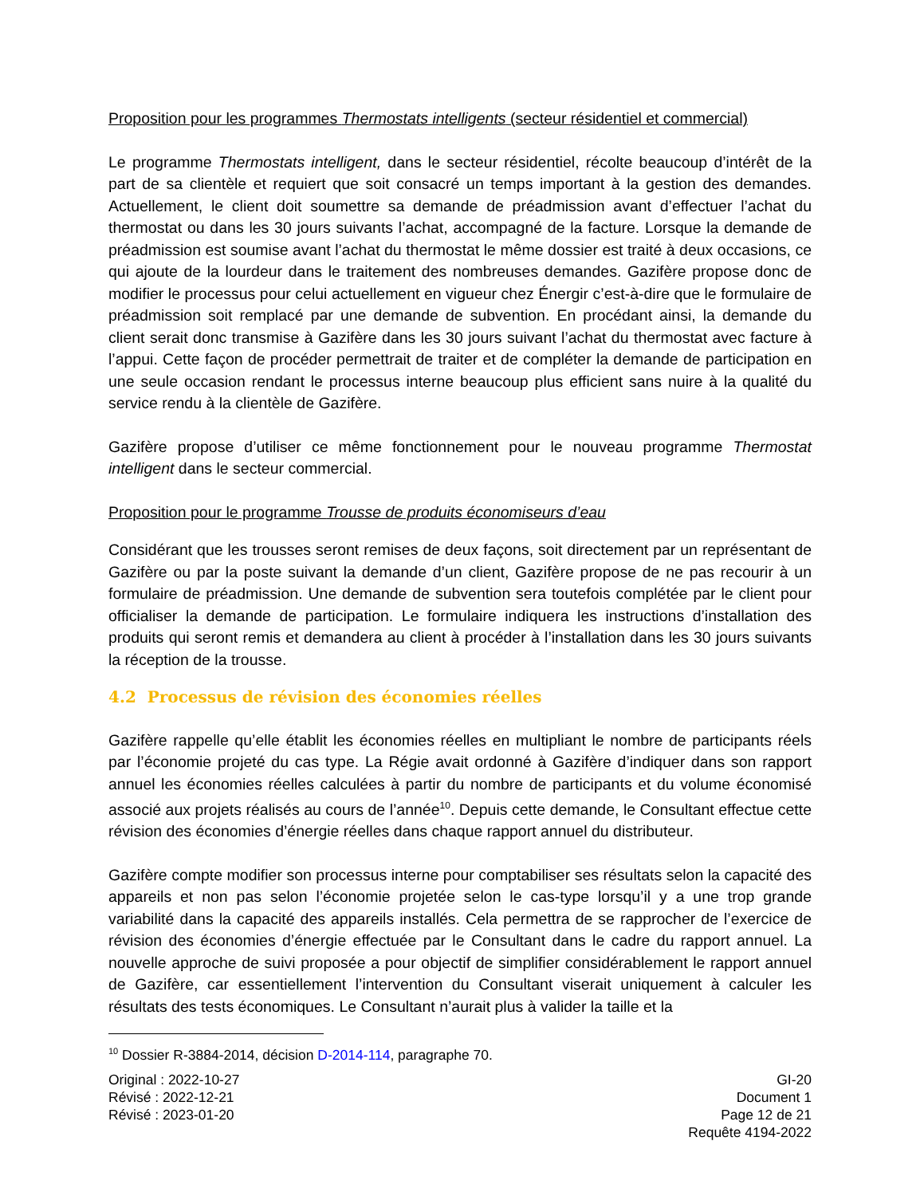Proposition pour les programmes Thermostats intelligents (secteur résidentiel et commercial)
Le programme Thermostats intelligent, dans le secteur résidentiel, récolte beaucoup d’intérêt de la part de sa clientèle et requiert que soit consacré un temps important à la gestion des demandes. Actuellement, le client doit soumettre sa demande de préadmission avant d’effectuer l’achat du thermostat ou dans les 30 jours suivants l’achat, accompagné de la facture. Lorsque la demande de préadmission est soumise avant l’achat du thermostat le même dossier est traité à deux occasions, ce qui ajoute de la lourdeur dans le traitement des nombreuses demandes. Gazifère propose donc de modifier le processus pour celui actuellement en vigueur chez Énergir c’est-à-dire que le formulaire de préadmission soit remplacé par une demande de subvention. En procédant ainsi, la demande du client serait donc transmise à Gazifère dans les 30 jours suivant l’achat du thermostat avec facture à l’appui. Cette façon de procéder permettrait de traiter et de compléter la demande de participation en une seule occasion rendant le processus interne beaucoup plus efficient sans nuire à la qualité du service rendu à la clientèle de Gazifère.
Gazifère propose d’utiliser ce même fonctionnement pour le nouveau programme Thermostat intelligent dans le secteur commercial.
Proposition pour le programme Trousse de produits économiseurs d’eau
Considérant que les trousses seront remises de deux façons, soit directement par un représentant de Gazifère ou par la poste suivant la demande d’un client, Gazifère propose de ne pas recourir à un formulaire de préadmission. Une demande de subvention sera toutefois complétée par le client pour officialiser la demande de participation. Le formulaire indiquera les instructions d’installation des produits qui seront remis et demandera au client à procéder à l’installation dans les 30 jours suivants la réception de la trousse.
4.2 Processus de révision des économies réelles
Gazifère rappelle qu’elle établit les économies réelles en multipliant le nombre de participants réels par l’économie projeté du cas type. La Régie avait ordonné à Gazifère d’indiquer dans son rapport annuel les économies réelles calculées à partir du nombre de participants et du volume économisé associé aux projets réalisés au cours de l’année<sup>10</sup>. Depuis cette demande, le Consultant effectue cette révision des économies d’énergie réelles dans chaque rapport annuel du distributeur.
Gazifère compte modifier son processus interne pour comptabiliser ses résultats selon la capacité des appareils et non pas selon l’économie projetée selon le cas-type lorsqu’il y a une trop grande variabilité dans la capacité des appareils installés. Cela permettra de se rapprocher de l’exercice de révision des économies d’énergie effectuée par le Consultant dans le cadre du rapport annuel. La nouvelle approche de suivi proposée a pour objectif de simplifier considérablement le rapport annuel de Gazifère, car essentiellement l’intervention du Consultant viserait uniquement à calculer les résultats des tests économiques. Le Consultant n’aurait plus à valider la taille et la
<sup>10</sup> Dossier R-3884-2014, décision D-2014-114, paragraphe 70.
Original : 2022-10-27
Révisé : 2022-12-21
Révisé : 2023-01-20
GI-20
Document 1
Page 12 de 21
Requête 4194-2022